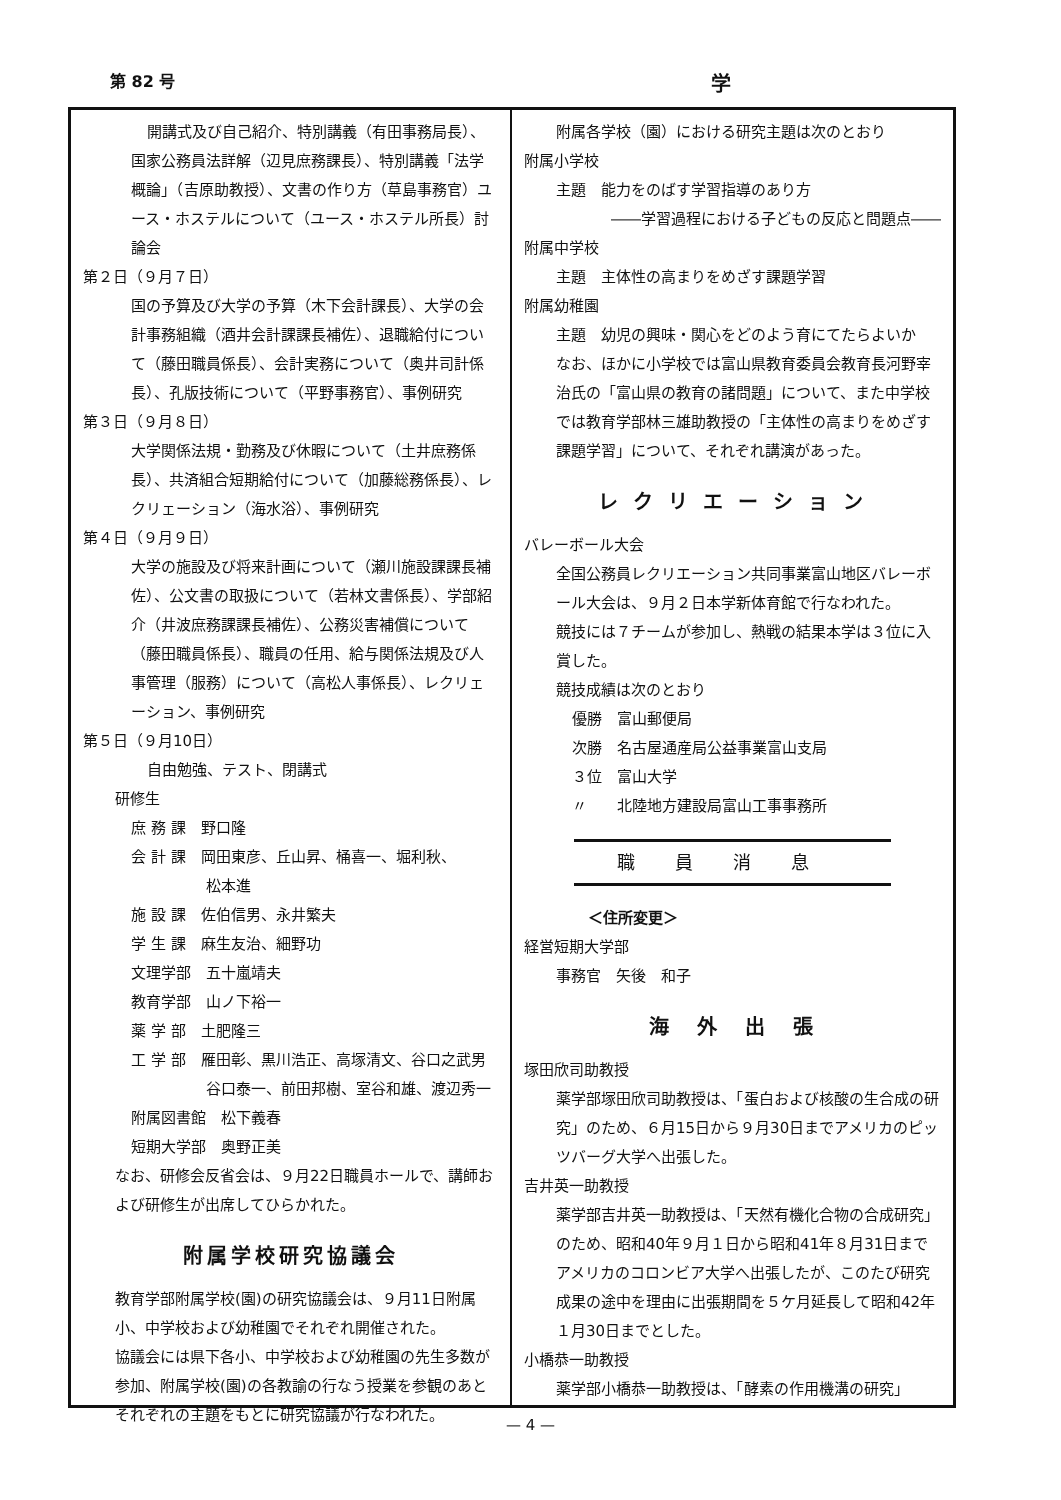第 82 号 学
開講式及び自己紹介、特別講義（有田事務局長）、
国家公務員法詳解（辺見庶務課長）、特別講義「法学概論」（吉原助教授）、文書の作り方（草島事務官）ユース・ホステルについて（ユース・ホステル所長）討論会
第２日（９月７日）
国の予算及び大学の予算（木下会計課長）、大学の会計事務組織（酒井会計課課長補佐）、退職給付について（藤田職員係長）、会計実務について（奥井司計係長）、孔版技術について（平野事務官）、事例研究
第３日（９月８日）
大学関係法規・勤務及び休暇について（土井庶務係長）、共済組合短期給付について（加藤総務係長）、レクリェーション（海水浴）、事例研究
第４日（９月９日）
大学の施設及び将来計画について（瀬川施設課課長補佐）、公文書の取扱について（若林文書係長）、学部紹介（井波庶務課課長補佐）、公務災害補償について（藤田職員係長）、職員の任用、給与関係法規及び人事管理（服務）について（高松人事係長）、レクリェーション、事例研究
第５日（９月10日）
自由勉強、テスト、閉講式
研修生
庶 務 課　野口隆
会 計 課　岡田東彦、丘山昇、桶喜一、堀利秋、
　　　　　松本進
施 設 課　佐伯信男、永井繁夫
学 生 課　麻生友治、細野功
文理学部　五十嵐靖夫
教育学部　山ノ下裕一
薬 学 部　土肥隆三
工 学 部　雁田彰、黒川浩正、高塚清文、谷口之武男
　　　　　谷口泰一、前田邦樹、室谷和雄、渡辺秀一
附属図書館　松下義春
短期大学部　奥野正美
なお、研修会反省会は、９月22日職員ホールで、講師および研修生が出席してひらかれた。
附属学校研究協議会
教育学部附属学校(園)の研究協議会は、９月11日附属小、中学校および幼稚園でそれぞれ開催された。
協議会には県下各小、中学校および幼稚園の先生多数が参加、附属学校(園)の各教諭の行なう授業を参観のあとそれぞれの主題をもとに研究協議が行なわれた。
附属各学校（園）における研究主題は次のとおり
附属小学校
主題　能力をのばす学習指導のあり方
――学習過程における子どもの反応と問題点――
附属中学校
主題　主体性の高まりをめざす課題学習
附属幼稚園
主題　幼児の興味・関心をどのよう育にてたらよいか
なお、ほかに小学校では富山県教育委員会教育長河野宰治氏の「富山県の教育の諸問題」について、また中学校では教育学部林三雄助教授の「主体性の高まりをめざす課題学習」について、それぞれ講演があった。
レ ク リ エ ー シ ョ ン
バレーボール大会
全国公務員レクリエーション共同事業富山地区バレーボール大会は、９月２日本学新体育館で行なわれた。
競技には７チームが参加し、熱戦の結果本学は３位に入賞した。
競技成績は次のとおり
優勝　富山郵便局
次勝　名古屋通産局公益事業富山支局
３位　富山大学
〃　　北陸地方建設局富山工事事務所
職員消息
＜住所変更＞
経営短期大学部
事務官　矢後　和子
海　外　出　張
塚田欣司助教授
薬学部塚田欣司助教授は、「蛋白および核酸の生合成の研究」のため、６月15日から９月30日までアメリカのピッツバーグ大学へ出張した。
吉井英一助教授
薬学部吉井英一助教授は、「天然有機化合物の合成研究」のため、昭和40年９月１日から昭和41年８月31日までアメリカのコロンビア大学へ出張したが、このたび研究成果の途中を理由に出張期間を５ケ月延長して昭和42年１月30日までとした。
小橋恭一助教授
薬学部小橋恭一助教授は、「酵素の作用機溝の研究」
— 4 —